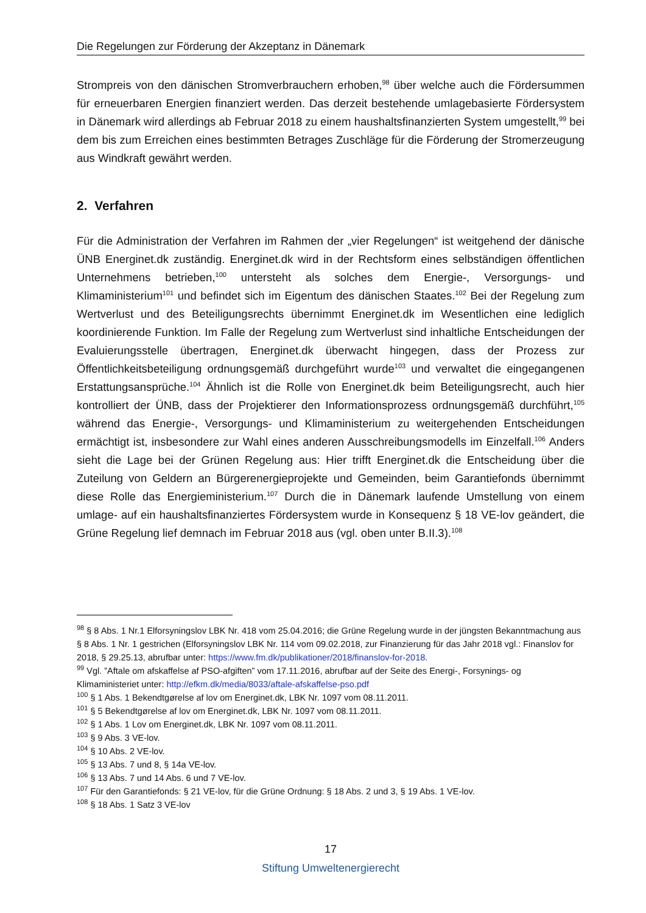Die Regelungen zur Förderung der Akzeptanz in Dänemark
Strompreis von den dänischen Stromverbrauchern erhoben,<sup>98</sup> über welche auch die Fördersummen für erneuerbaren Energien finanziert werden. Das derzeit bestehende umlagebasierte Fördersystem in Dänemark wird allerdings ab Februar 2018 zu einem haushaltsfinanzierten System umgestellt,<sup>99</sup> bei dem bis zum Erreichen eines bestimmten Betrages Zuschläge für die Förderung der Stromerzeugung aus Windkraft gewährt werden.
2. Verfahren
Für die Administration der Verfahren im Rahmen der „vier Regelungen“ ist weitgehend der dänische ÜNB Energinet.dk zuständig. Energinet.dk wird in der Rechtsform eines selbständigen öffentlichen Unternehmens betrieben,<sup>100</sup> untersteht als solches dem Energie-, Versorgungs- und Klimaministerium<sup>101</sup> und befindet sich im Eigentum des dänischen Staates.<sup>102</sup> Bei der Regelung zum Wertverlust und des Beteiligungsrechts übernimmt Energinet.dk im Wesentlichen eine lediglich koordinierende Funktion. Im Falle der Regelung zum Wertverlust sind inhaltliche Entscheidungen der Evaluierungsstelle übertragen, Energinet.dk überwacht hingegen, dass der Prozess zur Öffentlichkeitsbeteiligung ordnungsgemäß durchgeführt wurde<sup>103</sup> und verwaltet die eingegangenen Erstattungsansprüche.<sup>104</sup> Ähnlich ist die Rolle von Energinet.dk beim Beteiligungsrecht, auch hier kontrolliert der ÜNB, dass der Projektierer den Informationsprozess ordnungsgemäß durchführt,<sup>105</sup> während das Energie-, Versorgungs- und Klimaministerium zu weitergehenden Entscheidungen ermächtigt ist, insbesondere zur Wahl eines anderen Ausschreibungsmodells im Einzelfall.<sup>106</sup> Anders sieht die Lage bei der Grünen Regelung aus: Hier trifft Energinet.dk die Entscheidung über die Zuteilung von Geldern an Bürgerenergieprojekte und Gemeinden, beim Garantiefonds übernimmt diese Rolle das Energieministerium.<sup>107</sup> Durch die in Dänemark laufende Umstellung von einem umlage- auf ein haushaltsfinanziertes Fördersystem wurde in Konsequenz § 18 VE-lov geändert, die Grüne Regelung lief demnach im Februar 2018 aus (vgl. oben unter B.II.3).<sup>108</sup>
<sup>98</sup> § 8 Abs. 1 Nr.1 Elforsyningslov LBK Nr. 418 vom 25.04.2016; die Grüne Regelung wurde in der jüngsten Bekanntmachung aus § 8 Abs. 1 Nr. 1 gestrichen (Elforsyningslov LBK Nr. 114 vom 09.02.2018, zur Finanzierung für das Jahr 2018 vgl.: Finanslov for 2018, § 29.25.13, abrufbar unter: https://www.fm.dk/publikationer/2018/finanslov-for-2018.
<sup>99</sup> Vgl. ”Aftale om afskaffelse af PSO-afgiften” vom 17.11.2016, abrufbar auf der Seite des Energi-, Forsynings- og Klimaministeriet unter: http://efkm.dk/media/8033/aftale-afskaffelse-pso.pdf
<sup>100</sup> § 1 Abs. 1 Bekendtgørelse af lov om Energinet.dk, LBK Nr. 1097 vom 08.11.2011.
<sup>101</sup> § 5 Bekendtgørelse af lov om Energinet.dk, LBK Nr. 1097 vom 08.11.2011.
<sup>102</sup> § 1 Abs. 1 Lov om Energinet.dk, LBK Nr. 1097 vom 08.11.2011.
<sup>103</sup> § 9 Abs. 3 VE-lov.
<sup>104</sup> § 10 Abs. 2 VE-lov.
<sup>105</sup> § 13 Abs. 7 und 8, § 14a VE-lov.
<sup>106</sup> § 13 Abs. 7 und 14 Abs. 6 und 7 VE-lov.
<sup>107</sup> Für den Garantiefonds: § 21 VE-lov, für die Grüne Ordnung: § 18 Abs. 2 und 3, § 19 Abs. 1 VE-lov.
<sup>108</sup> § 18 Abs. 1 Satz 3 VE-lov
17
Stiftung Umweltenergierecht